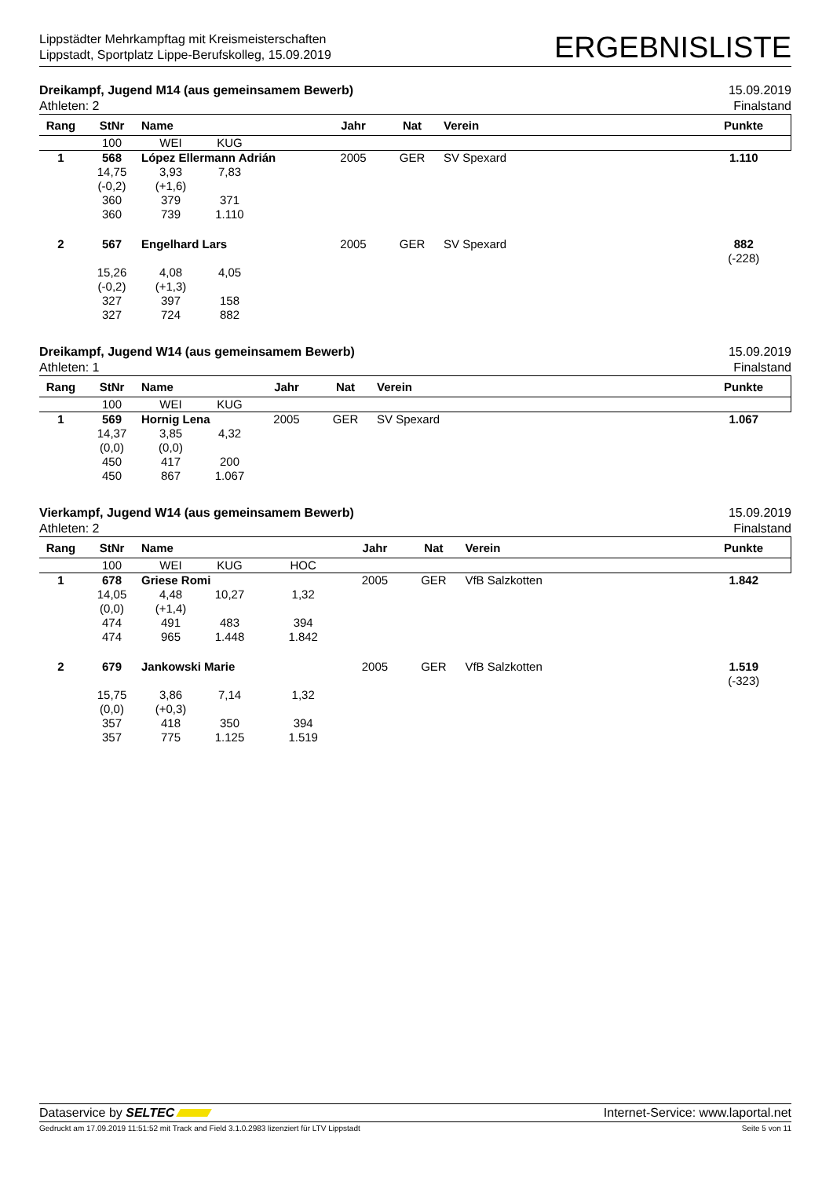Lippstädter Mehrkampftag mit Kreismeisterschaften
Lippstadt, Sportplatz Lippe-Berufskolleg, 15.09.2019
ERGEBNISLISTE
Dreikampf, Jugend M14 (aus gemeinsamem Bewerb) 15.09.2019
Athleten: 2 Finalstand
| Rang | StNr | Name | | | Jahr | Nat | Verein | Punkte |
| --- | --- | --- | --- | --- | --- | --- | --- | --- |
| | 100 | WEI | KUG | | | | | |
| 1 | 568 | López Ellermann Adrián | | | 2005 | GER | SV Spexard | 1.110 |
| | 14,75 (-0,2) 360 360 | 3,93 (+1,6) 379 739 | 7,83 371 1.110 | | | | | |
| 2 | 567 | Engelhard Lars | | | 2005 | GER | SV Spexard | 882 (-228) |
| | 15,26 (-0,2) 327 327 | 4,08 (+1,3) 397 724 | 4,05 158 882 | | | | | |
Dreikampf, Jugend W14 (aus gemeinsamem Bewerb) 15.09.2019
Athleten: 1 Finalstand
| Rang | StNr | Name | | | Jahr | Nat | Verein | Punkte |
| --- | --- | --- | --- | --- | --- | --- | --- | --- |
| | 100 | WEI | KUG | | | | | |
| 1 | 569 | Hornig Lena | | | 2005 | GER | SV Spexard | 1.067 |
| | 14,37 (0,0) 450 450 | 3,85 (0,0) 417 867 | 4,32 200 1.067 | | | | | |
Vierkampf, Jugend W14 (aus gemeinsamem Bewerb) 15.09.2019
Athleten: 2 Finalstand
| Rang | StNr | Name | | | Jahr | Nat | Verein | Punkte |
| --- | --- | --- | --- | --- | --- | --- | --- | --- |
| | 100 | WEI | KUG | HOC | | | | |
| 1 | 678 | Griese Romi | | | 2005 | GER | VfB Salzkotten | 1.842 |
| | 14,05 (0,0) 474 474 | 4,48 (+1,4) 491 965 | 10,27 483 1.448 | 1,32 394 1.842 | | | | |
| 2 | 679 | Jankowski Marie | | | 2005 | GER | VfB Salzkotten | 1.519 (-323) |
| | 15,75 (0,0) 357 357 | 3,86 (+0,3) 418 775 | 7,14 350 1.125 | 1,32 394 1.519 | | | | |
Dataservice by SELTEC Internet-Service: www.laportal.net
Gedruckt am 17.09.2019 11:51:52 mit Track and Field 3.1.0.2983 lizenziert für LTV Lippstadt Seite 5 von 11